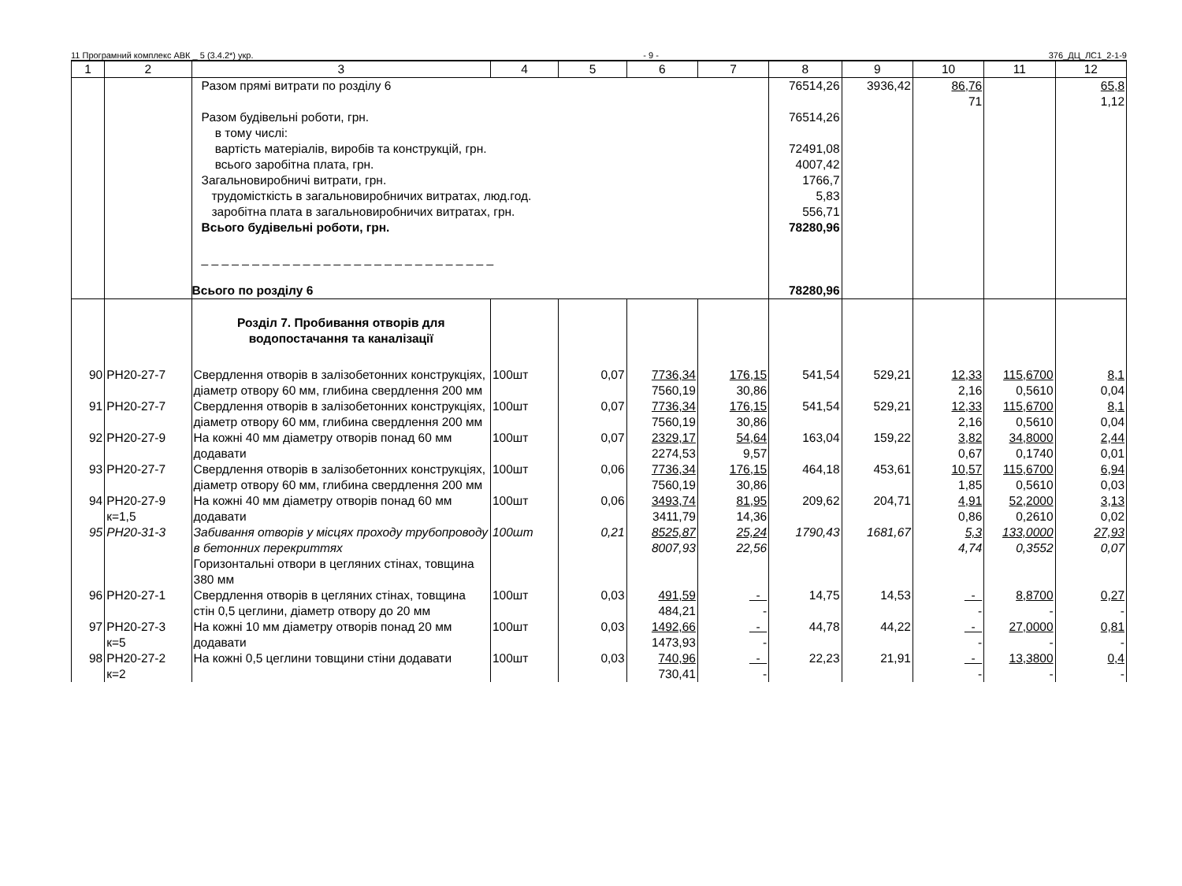11 Програмний комплекс АВК _ 5 (3.4.2*) укр. - 9 - 376_ДЦ_ЛС1_2-1-9
| 1 | 2 | 3 | 4 | 5 | 6 | 7 | 8 | 9 | 10 | 11 | 12 |
| --- | --- | --- | --- | --- | --- | --- | --- | --- | --- | --- | --- |
| | | Разом прямі витрати по розділу 6 Разом будівельні роботи, грн. в тому числі: вартість матеріалів, виробів та конструкцій, грн. всього заробітна плата, грн. Загальновиробничі витрати, грн. трудомісткість в загальновиробничих витратах, люд.год. заробітна плата в загальновиробничих витратах, грн. Всього будівельні роботи, грн. _ _ _ _ _ _ _ _ _ _ _ _ _ _ _ _ _ _ _ _ _ _ _ _ _ _ _ _ _ Всього по розділу 6 | | | | | 76514,26 76514,26 72491,08 4007,42 1766,7 5,83 556,71 78280,96 78280,96 | 3936,42 | 86,76 71 | | 65,8 1,12 |
| | | Розділ 7. Пробивання отворів для водопостачання та каналізації | | | | | | | | | |
| 90 | РН20-27-7 | Свердлення отворів в залізобетонних конструкціях, діаметр отвору 60 мм, глибина свердлення 200 мм | 100шт | 0,07 | 7736,34 7560,19 | 176,15 30,86 | 541,54 | 529,21 | 12,33 2,16 | 115,6700 0,5610 | 8,1 0,04 |
| 91 | РН20-27-7 | Свердлення отворів в залізобетонних конструкціях, діаметр отвору 60 мм, глибина свердлення 200 мм | 100шт | 0,07 | 7736,34 7560,19 | 176,15 30,86 | 541,54 | 529,21 | 12,33 2,16 | 115,6700 0,5610 | 8,1 0,04 |
| 92 | РН20-27-9 | На кожні 40 мм діаметру отворів понад 60 мм додавати | 100шт | 0,07 | 2329,17 2274,53 | 54,64 9,57 | 163,04 | 159,22 | 3,82 0,67 | 34,8000 0,1740 | 2,44 0,01 |
| 93 | РН20-27-7 | Свердлення отворів в залізобетонних конструкціях, діаметр отвору 60 мм, глибина свердлення 200 мм | 100шт | 0,06 | 7736,34 7560,19 | 176,15 30,86 | 464,18 | 453,61 | 10,57 1,85 | 115,6700 0,5610 | 6,94 0,03 |
| 94 | РН20-27-9 к=1,5 | На кожні 40 мм діаметру отворів понад 60 мм додавати | 100шт | 0,06 | 3493,74 3411,79 | 81,95 14,36 | 209,62 | 204,71 | 4,91 0,86 | 52,2000 0,2610 | 3,13 0,02 |
| 95 | РН20-31-3 | Забивання отворів у місцях проходу трубопроводу в бетонних перекриттях Горизонтальні отвори в цегляних стінах, товщина 380 мм | 100шт | 0,21 | 8525,87 8007,93 | 25,24 22,56 | 1790,43 | 1681,67 | 5,3 4,74 | 133,0000 0,3552 | 27,93 0,07 |
| 96 | РН20-27-1 | Свердлення отворів в цегляних стінах, товщина стін 0,5 цеглини, діаметр отвору до 20 мм | 100шт | 0,03 | 491,59 484,21 | - - | 14,75 | 14,53 | - - | 8,8700 - | 0,27 - |
| 97 | РН20-27-3 к=5 | На кожні 10 мм діаметру отворів понад 20 мм додавати | 100шт | 0,03 | 1492,66 1473,93 | - - | 44,78 | 44,22 | - - | 27,0000 - | 0,81 - |
| 98 | РН20-27-2 к=2 | На кожні 0,5 цеглини товщини стіни додавати | 100шт | 0,03 | 740,96 730,41 | - - | 22,23 | 21,91 | - - | 13,3800 - | 0,4 - |